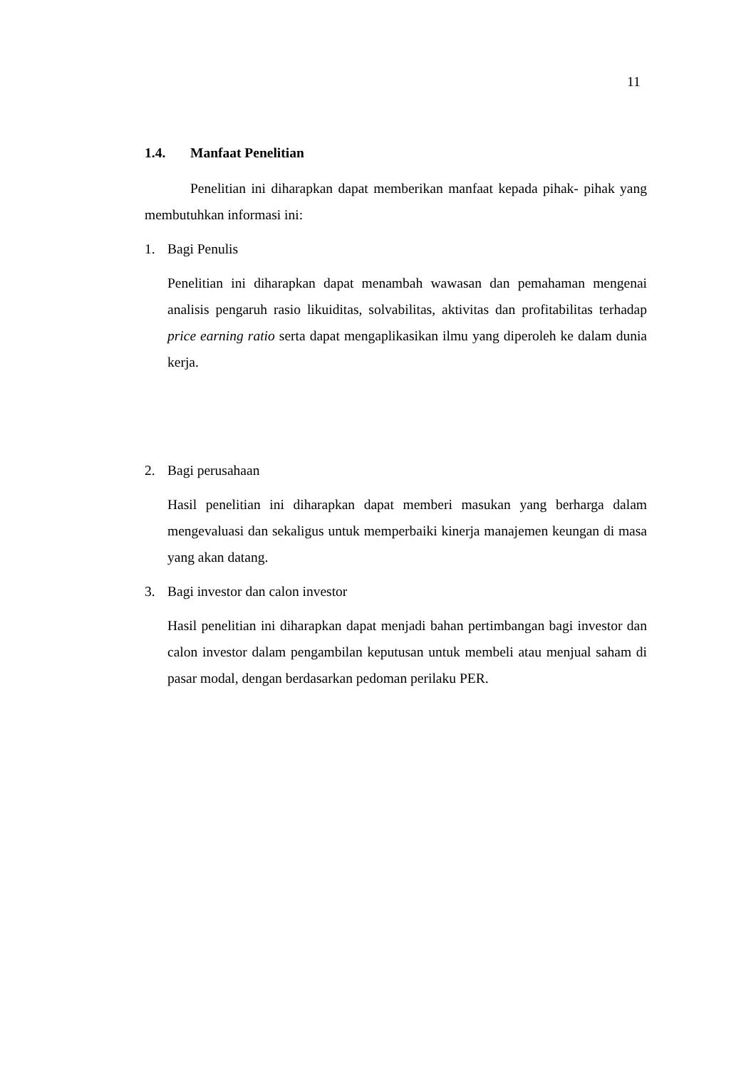11
1.4. Manfaat Penelitian
Penelitian ini diharapkan dapat memberikan manfaat kepada pihak- pihak yang membutuhkan informasi ini:
1. Bagi Penulis
Penelitian ini diharapkan dapat menambah wawasan dan pemahaman mengenai analisis pengaruh rasio likuiditas, solvabilitas, aktivitas dan profitabilitas terhadap price earning ratio serta dapat mengaplikasikan ilmu yang diperoleh ke dalam dunia kerja.
2. Bagi perusahaan
Hasil penelitian ini diharapkan dapat memberi masukan yang berharga dalam mengevaluasi dan sekaligus untuk memperbaiki kinerja manajemen keungan di masa yang akan datang.
3. Bagi investor dan calon investor
Hasil penelitian ini diharapkan dapat menjadi bahan pertimbangan bagi investor dan calon investor dalam pengambilan keputusan untuk membeli atau menjual saham di pasar modal, dengan berdasarkan pedoman perilaku PER.